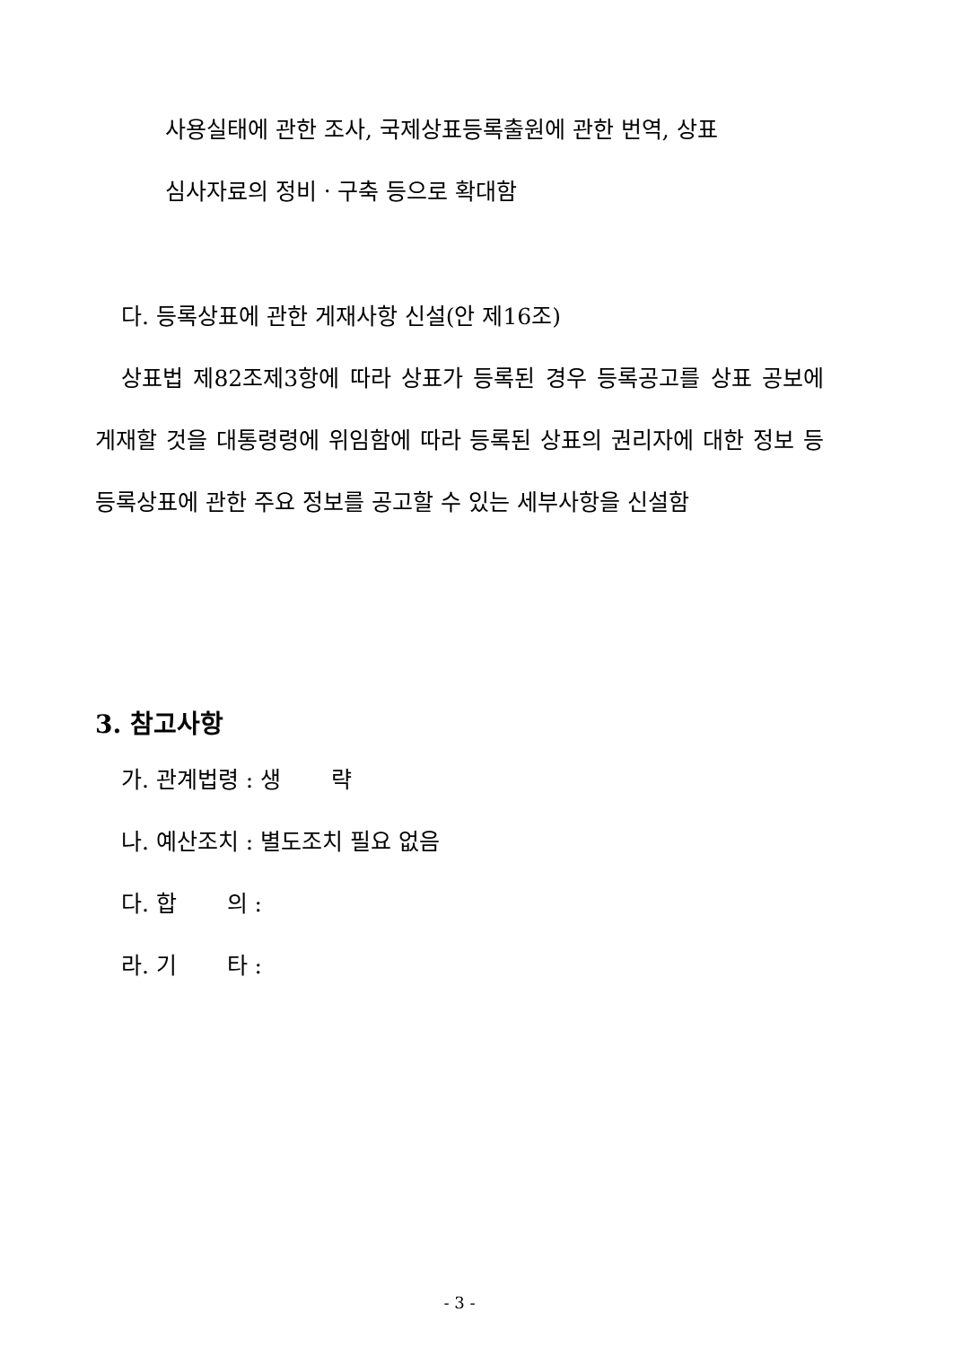사용실태에 관한 조사, 국제상표등록출원에 관한 번역, 상표
심사자료의 정비ㆍ구축 등으로 확대함
다. 등록상표에 관한 게재사항 신설(안 제16조)
상표법 제82조제3항에 따라 상표가 등록된 경우 등록공고를 상표 공보에 게재할 것을 대통령령에 위임함에 따라 등록된 상표의 권리자에 대한 정보 등 등록상표에 관한 주요 정보를 공고할 수 있는 세부사항을 신설함
3. 참고사항
가. 관계법령 : 생 략
나. 예산조치 : 별도조치 필요 없음
다. 합 의 :
라. 기 타 :
- 3 -